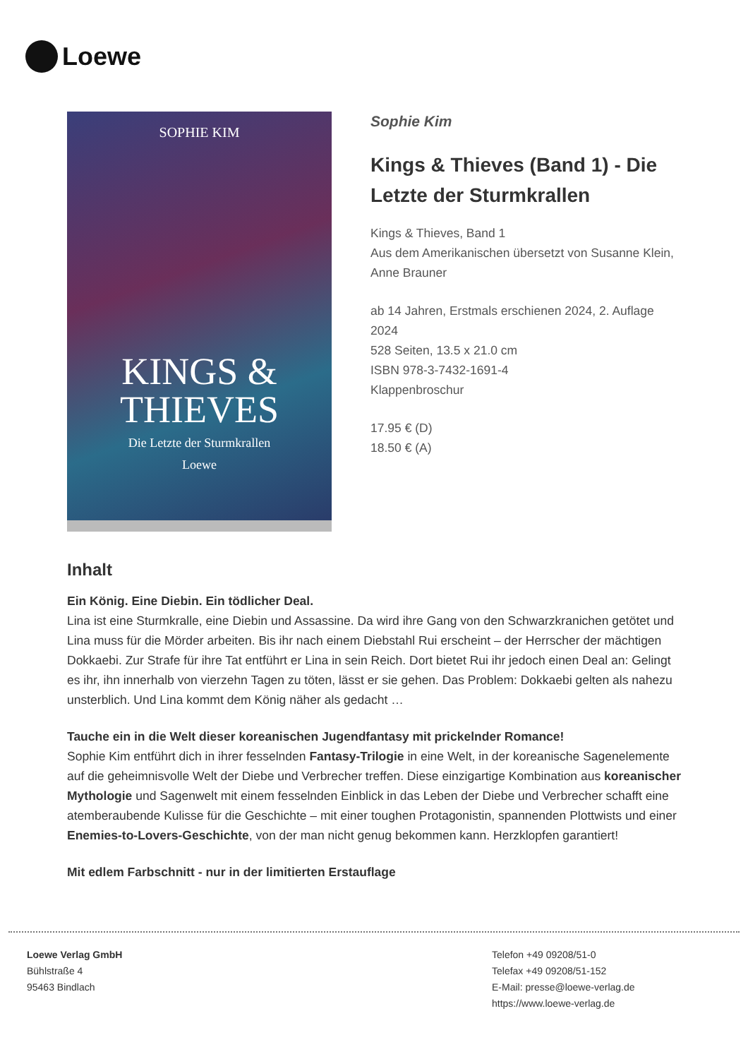Loewe
SOPHIE KIM
KINGS &
THIEVES
Die Letzte der Sturmkrallen
Loewe
Sophie Kim
Kings & Thieves (Band 1) - Die Letzte der Sturmkrallen
Kings & Thieves, Band 1
Aus dem Amerikanischen übersetzt von Susanne Klein, Anne Brauner
ab 14 Jahren, Erstmals erschienen 2024, 2. Auflage 2024
528 Seiten, 13.5 x 21.0 cm
ISBN 978-3-7432-1691-4
Klappenbroschur
17.95 € (D)
18.50 € (A)
Inhalt
Ein König. Eine Diebin. Ein tödlicher Deal.
Lina ist eine Sturmkralle, eine Diebin und Assassine. Da wird ihre Gang von den Schwarzkranichen getötet und Lina muss für die Mörder arbeiten. Bis ihr nach einem Diebstahl Rui erscheint – der Herrscher der mächtigen Dokkaebi. Zur Strafe für ihre Tat entführt er Lina in sein Reich. Dort bietet Rui ihr jedoch einen Deal an: Gelingt es ihr, ihn innerhalb von vierzehn Tagen zu töten, lässt er sie gehen. Das Problem: Dokkaebi gelten als nahezu unsterblich. Und Lina kommt dem König näher als gedacht …
Tauche ein in die Welt dieser koreanischen Jugendfantasy mit prickelnder Romance!
Sophie Kim entführt dich in ihrer fesselnden Fantasy-Trilogie in eine Welt, in der koreanische Sagenelemente auf die geheimnisvolle Welt der Diebe und Verbrecher treffen. Diese einzigartige Kombination aus koreanischer Mythologie und Sagenwelt mit einem fesselnden Einblick in das Leben der Diebe und Verbrecher schafft eine atemberaubende Kulisse für die Geschichte – mit einer toughen Protagonistin, spannenden Plottwists und einer Enemies-to-Lovers-Geschichte, von der man nicht genug bekommen kann. Herzklopfen garantiert!
Mit edlem Farbschnitt - nur in der limitierten Erstauflage
Loewe Verlag GmbH
Bühlstraße 4
95463 Bindlach
Telefon +49 09208/51-0
Telefax +49 09208/51-152
E-Mail: presse@loewe-verlag.de
https://www.loewe-verlag.de